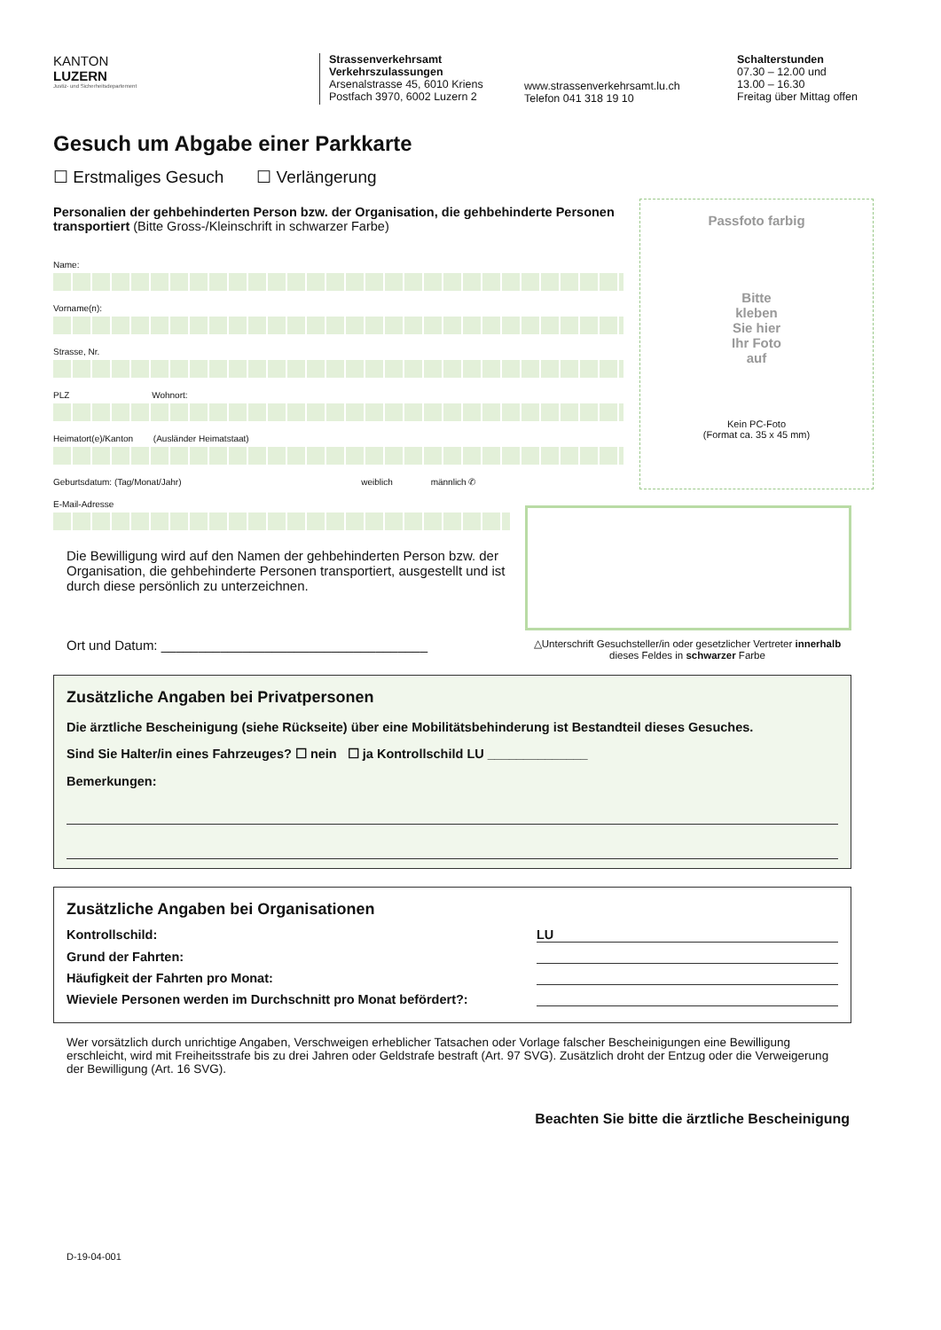KANTON
LUZERN
Justiz- und Sicherheitsdepartement
Strassenverkehrsamt
Verkehrszulassungen
Arsenalstrasse 45, 6010 Kriens
Postfach 3970, 6002 Luzern 2
www.strassenverkehrsamt.lu.ch
Telefon 041 318 19 10
Schalterstunden
07.30 – 12.00 und
13.00 – 16.30
Freitag über Mittag offen
Gesuch um Abgabe einer Parkkarte
☐ Erstmaliges Gesuch ☐ Verlängerung
Personalien der gehbehinderten Person bzw. der Organisation, die gehbehinderte Personen transportiert (Bitte Gross-/Kleinschrift in schwarzer Farbe)
Name:
Vorname(n):
Strasse, Nr.
PLZ Wohnort:
Heimatort(e)/Kanton (Ausländer Heimatstaat)
Geburtsdatum: (Tag/Monat/Jahr) weiblich männlich ✆
E-Mail-Adresse
Passfoto farbig
Bitte
kleben
Sie hier
Ihr Foto
auf
Kein PC-Foto
(Format ca. 35 x 45 mm)
Die Bewilligung wird auf den Namen der gehbehinderten Person bzw. der Organisation, die gehbehinderte Personen transportiert, ausgestellt und ist durch diese persönlich zu unterzeichnen.
Ort und Datum: ____________________________________
△Unterschrift Gesuchsteller/in oder gesetzlicher Vertreter innerhalb dieses Feldes in schwarzer Farbe
Zusätzliche Angaben bei Privatpersonen
Die ärztliche Bescheinigung (siehe Rückseite) über eine Mobilitätsbehinderung ist Bestandteil dieses Gesuches.
Sind Sie Halter/in eines Fahrzeuges? ☐ nein ☐ ja Kontrollschild LU ______________
Bemerkungen:
Zusätzliche Angaben bei Organisationen
Kontrollschild: LU
Grund der Fahrten:
Häufigkeit der Fahrten pro Monat:
Wieviele Personen werden im Durchschnitt pro Monat befördert?:
Wer vorsätzlich durch unrichtige Angaben, Verschweigen erheblicher Tatsachen oder Vorlage falscher Bescheinigungen eine Bewilligung erschleicht, wird mit Freiheitsstrafe bis zu drei Jahren oder Geldstrafe bestraft (Art. 97 SVG). Zusätzlich droht der Entzug oder die Verweigerung der Bewilligung (Art. 16 SVG).
Beachten Sie bitte die ärztliche Bescheinigung
D-19-04-001